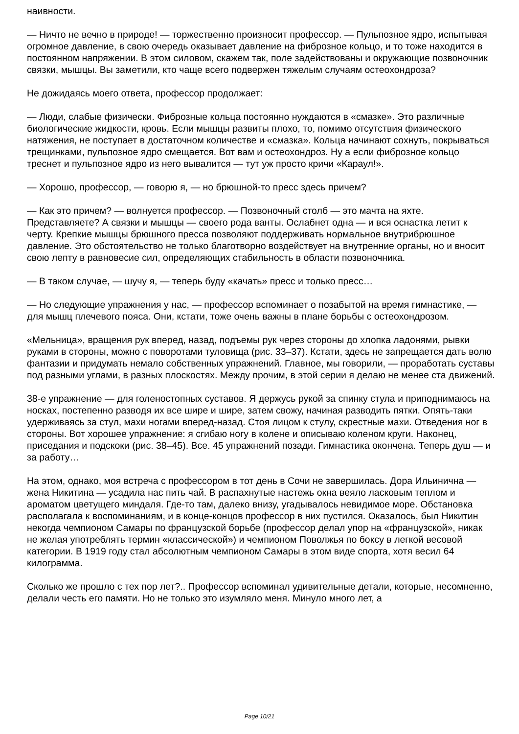наивности.
— Ничто не вечно в природе! — торжественно произносит профессор. — Пульпозное ядро, испытывая огромное давление, в свою очередь оказывает давление на фиброзное кольцо, и то тоже находится в постоянном напряжении. В этом силовом, скажем так, поле задействованы и окружающие позвоночник связки, мышцы. Вы заметили, кто чаще всего подвержен тяжелым случаям остеохондроза?
Не дожидаясь моего ответа, профессор продолжает:
— Люди, слабые физически. Фиброзные кольца постоянно нуждаются в «смазке». Это различные биологические жидкости, кровь. Если мышцы развиты плохо, то, помимо отсутствия физического натяжения, не поступает в достаточном количестве и «смазка». Кольца начинают сохнуть, покрываться трещинками, пульпозное ядро смещается. Вот вам и остеохондроз. Ну а если фиброзное кольцо треснет и пульпозное ядро из него вывалится — тут уж просто кричи «Караул!».
— Хорошо, профессор, — говорю я, — но брюшной-то пресс здесь причем?
— Как это причем? — волнуется профессор. — Позвоночный столб — это мачта на яхте. Представляете? А связки и мышцы — своего рода ванты. Ослабнет одна — и вся оснастка летит к черту. Крепкие мышцы брюшного пресса позволяют поддерживать нормальное внутрибрюшное давление. Это обстоятельство не только благотворно воздействует на внутренние органы, но и вносит свою лепту в равновесие сил, определяющих стабильность в области позвоночника.
— В таком случае, — шучу я, — теперь буду «качать» пресс и только пресс…
— Но следующие упражнения у нас, — профессор вспоминает о позабытой на время гимнастике, — для мышц плечевого пояса. Они, кстати, тоже очень важны в плане борьбы с остеохондрозом.
«Мельница», вращения рук вперед, назад, подъемы рук через стороны до хлопка ладонями, рывки руками в стороны, можно с поворотами туловища (рис. 33–37). Кстати, здесь не запрещается дать волю фантазии и придумать немало собственных упражнений. Главное, мы говорили, — проработать суставы под разными углами, в разных плоскостях. Между прочим, в этой серии я делаю не менее ста движений.
38-е упражнение — для голеностопных суставов. Я держусь рукой за спинку стула и приподнимаюсь на носках, постепенно разводя их все шире и шире, затем свожу, начиная разводить пятки. Опять-таки удерживаясь за стул, махи ногами вперед-назад. Стоя лицом к стулу, скрестные махи. Отведения ног в стороны. Вот хорошее упражнение: я сгибаю ногу в колене и описываю коленом круги. Наконец, приседания и подскоки (рис. 38–45). Все. 45 упражнений позади. Гимнастика окончена. Теперь душ — и за работу…
На этом, однако, моя встреча с профессором в тот день в Сочи не завершилась. Дора Ильинична — жена Никитина — усадила нас пить чай. В распахнутые настежь окна веяло ласковым теплом и ароматом цветущего миндаля. Где-то там, далеко внизу, угадывалось невидимое море. Обстановка располагала к воспоминаниям, и в конце-концов профессор в них пустился. Оказалось, был Никитин некогда чемпионом Самары по французской борьбе (профессор делал упор на «французской», никак не желая употреблять термин «классической») и чемпионом Поволжья по боксу в легкой весовой категории. В 1919 году стал абсолютным чемпионом Самары в этом виде спорта, хотя весил 64 килограмма.
Сколько же прошло с тех пор лет?.. Профессор вспоминал удивительные детали, которые, несомненно, делали честь его памяти. Но не только это изумляло меня. Минуло много лет, а
Page 10/21